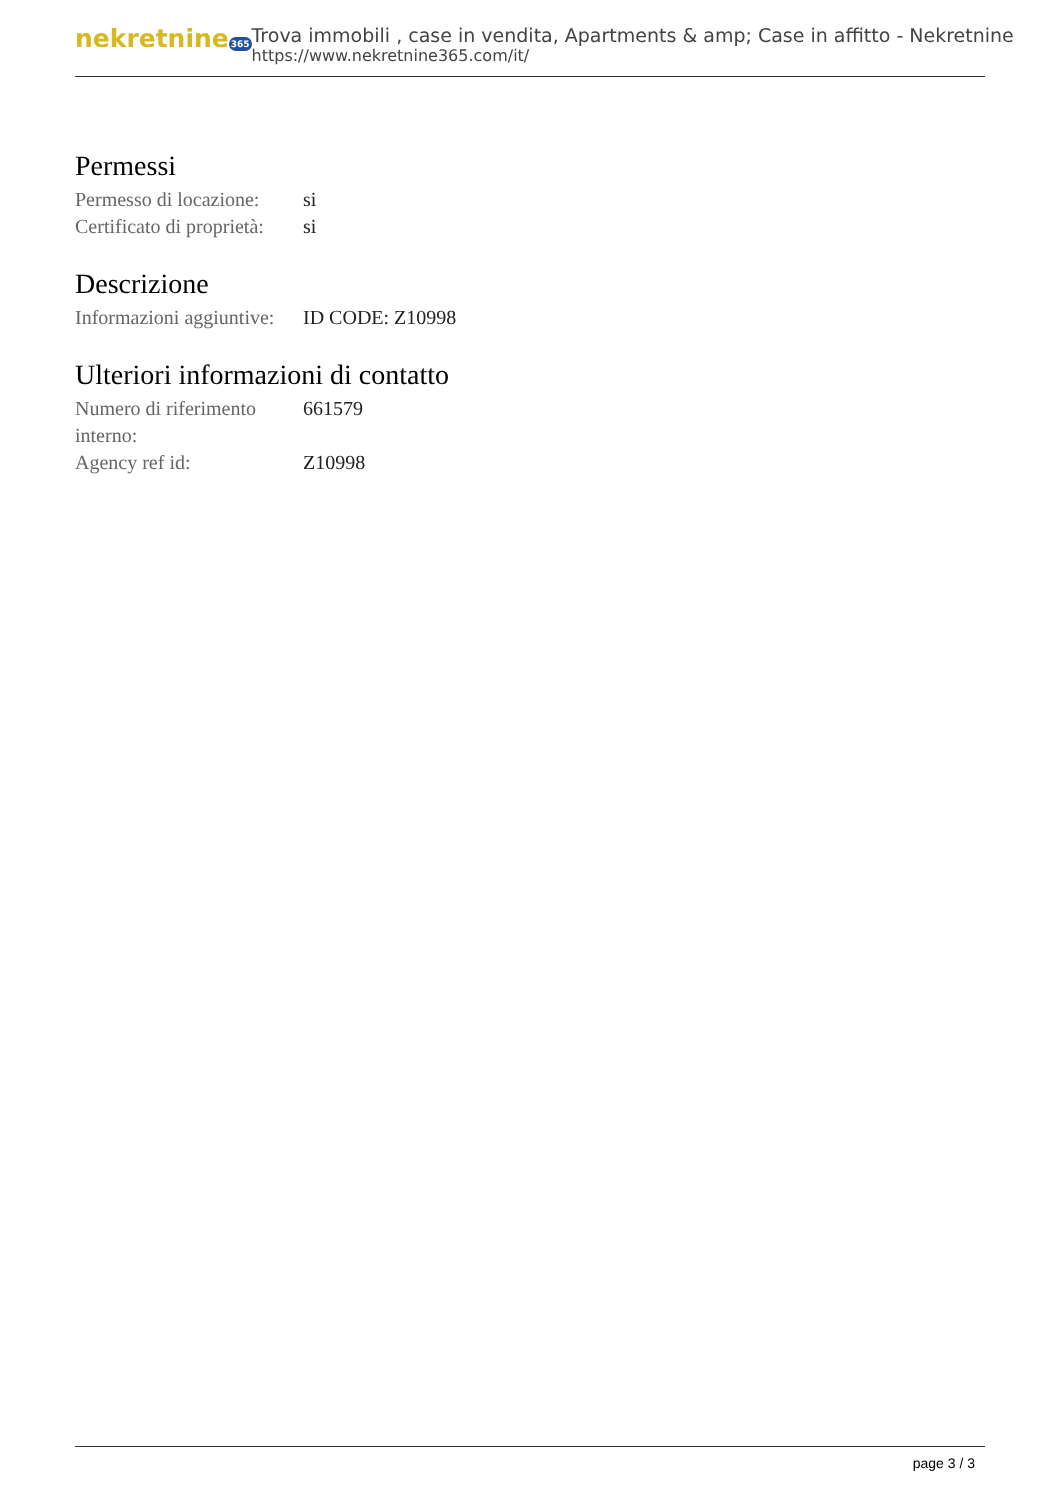nekretnine365
Trova immobili , case in vendita, Apartments & amp; Case in affitto - Nekretnine
https://www.nekretnine365.com/it/
Permessi
| Permesso di locazione: | si |
| Certificato di proprietà: | si |
Descrizione
| Informazioni aggiuntive: | ID CODE: Z10998 |
Ulteriori informazioni di contatto
| Numero di riferimento interno: | 661579 |
| Agency ref id: | Z10998 |
page 3 / 3